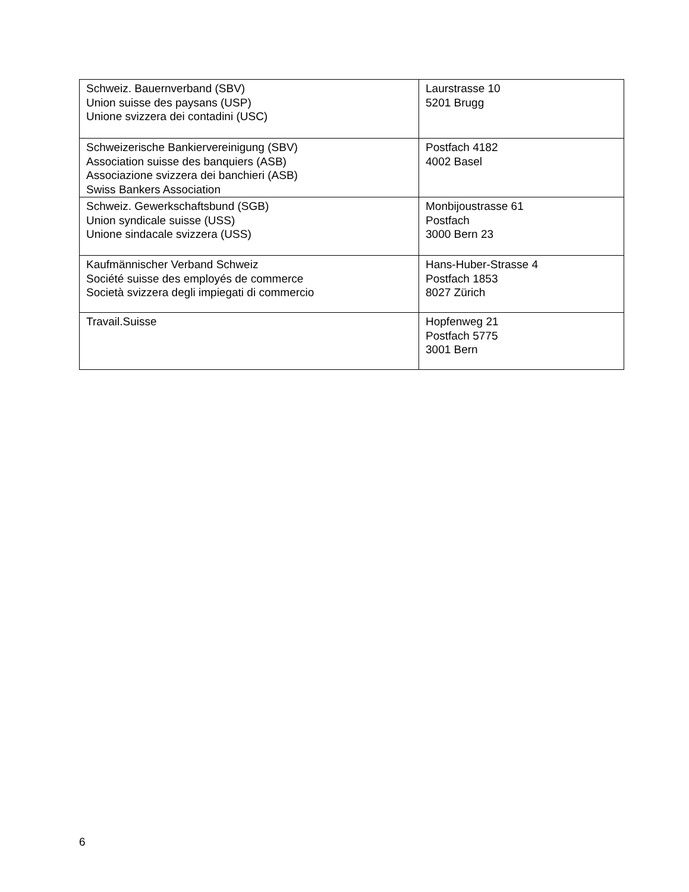| Schweiz. Bauernverband (SBV) Union suisse des paysans (USP) Unione svizzera dei contadini (USC) | Laurstrasse 10 5201 Brugg |
| Schweizerische Bankiervereinigung (SBV) Association suisse des banquiers (ASB) Associazione svizzera dei banchieri (ASB) Swiss Bankers Association | Postfach 4182 4002 Basel |
| Schweiz. Gewerkschaftsbund (SGB) Union syndicale suisse (USS) Unione sindacale svizzera (USS) | Monbijoustrasse 61 Postfach 3000 Bern 23 |
| Kaufmännischer Verband Schweiz Société suisse des employés de commerce Società svizzera degli impiegati di commercio | Hans-Huber-Strasse 4 Postfach 1853 8027 Zürich |
| Travail.Suisse | Hopfenweg 21 Postfach 5775 3001 Bern |
6